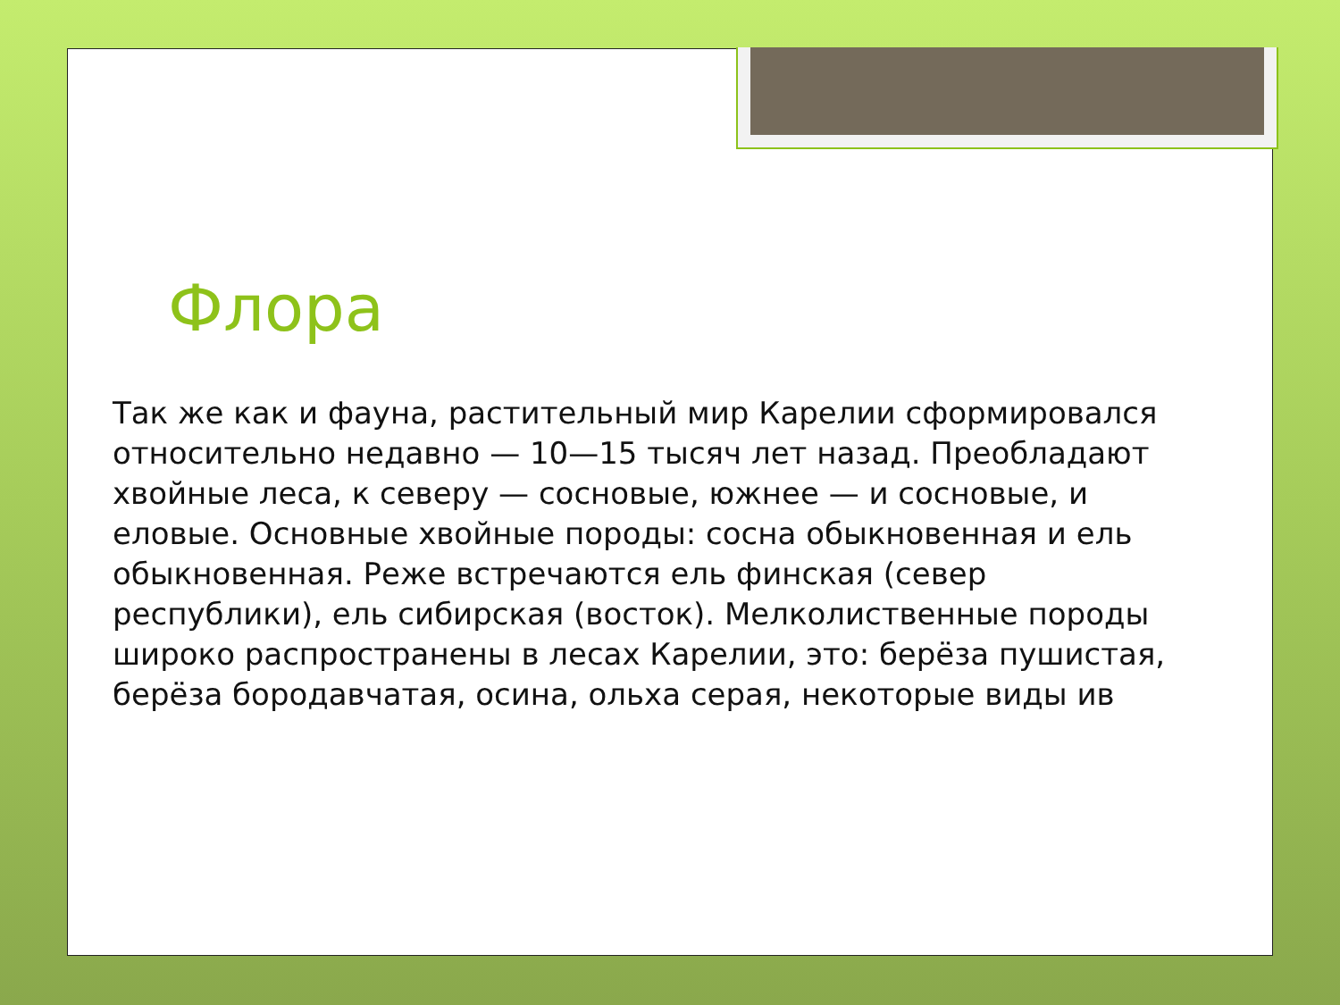Флора
Так же как и фауна, растительный мир Карелии сформировался относительно недавно — 10—15 тысяч лет назад. Преобладают хвойные леса, к северу — сосновые, южнее — и сосновые, и еловые. Основные хвойные породы: сосна обыкновенная и ель обыкновенная. Реже встречаются ель финская (север республики), ель сибирская (восток). Мелколиственные породы широко распространены в лесах Карелии, это: берёза пушистая, берёза бородавчатая, осина, ольха серая, некоторые виды ив